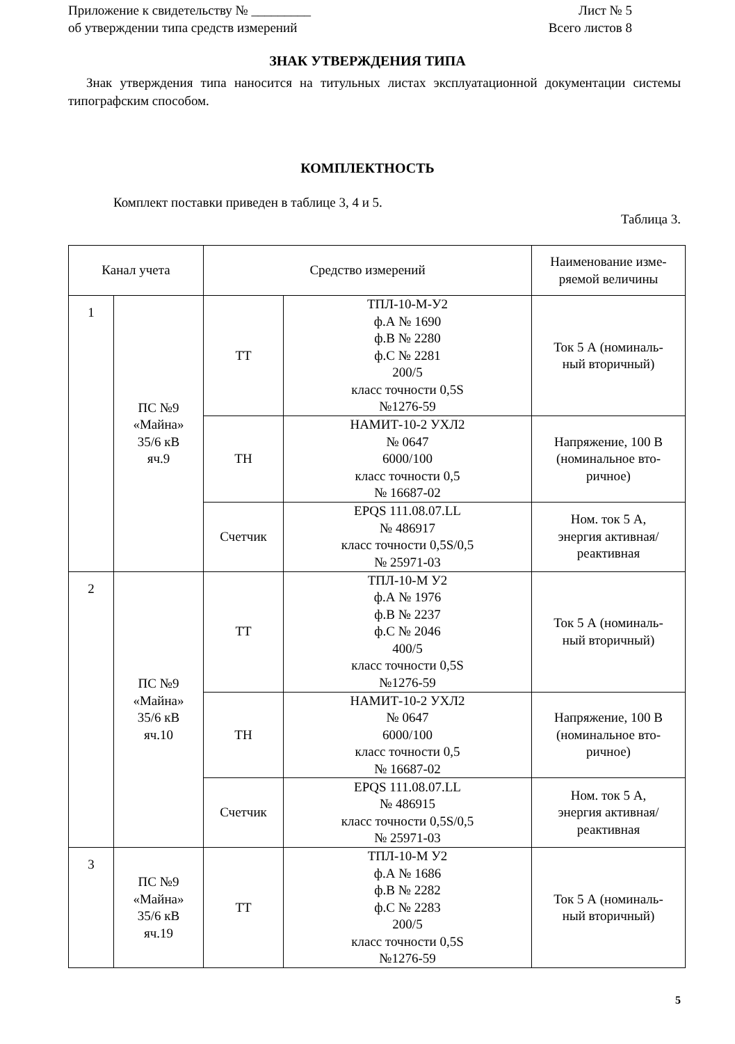Приложение к свидетельству № _________
об утверждении типа средств измерений
Лист № 5
Всего листов 8
ЗНАК УТВЕРЖДЕНИЯ ТИПА
Знак утверждения типа наносится на титульных листах эксплуатационной документации системы типографским способом.
КОМПЛЕКТНОСТЬ
Комплект поставки приведен в таблице 3, 4 и 5.
Таблица 3.
| Канал учета | | Средство измерений | | Наименование изме- ряемой величины |
| --- | --- | --- | --- | --- |
| 1 | ПС №9 «Майна» 35/6 кВ яч.9 | ТТ | ТПЛ-10-М-У2 ф.А № 1690 ф.В № 2280 ф.С № 2281 200/5 класс точности 0,5S №1276-59 | Ток 5 А (номиналь- ный вторичный) |
| | | ТН | НАМИТ-10-2 УХЛ2 № 0647 6000/100 класс точности 0,5 № 16687-02 | Напряжение, 100 В (номинальное вто- ричное) |
| | | Счетчик | EPQS 111.08.07.LL № 486917 класс точности 0,5S/0,5 № 25971-03 | Ном. ток 5 А, энергия активная/ реактивная |
| 2 | ПС №9 «Майна» 35/6 кВ яч.10 | ТТ | ТПЛ-10-М У2 ф.А № 1976 ф.В № 2237 ф.С № 2046 400/5 класс точности 0,5S №1276-59 | Ток 5 А (номиналь- ный вторичный) |
| | | ТН | НАМИТ-10-2 УХЛ2 № 0647 6000/100 класс точности 0,5 № 16687-02 | Напряжение, 100 В (номинальное вто- ричное) |
| | | Счетчик | EPQS 111.08.07.LL № 486915 класс точности 0,5S/0,5 № 25971-03 | Ном. ток 5 А, энергия активная/ реактивная |
| 3 | ПС №9 «Майна» 35/6 кВ яч.19 | ТТ | ТПЛ-10-М У2 ф.А № 1686 ф.В № 2282 ф.С № 2283 200/5 класс точности 0,5S №1276-59 | Ток 5 А (номиналь- ный вторичный) |
5